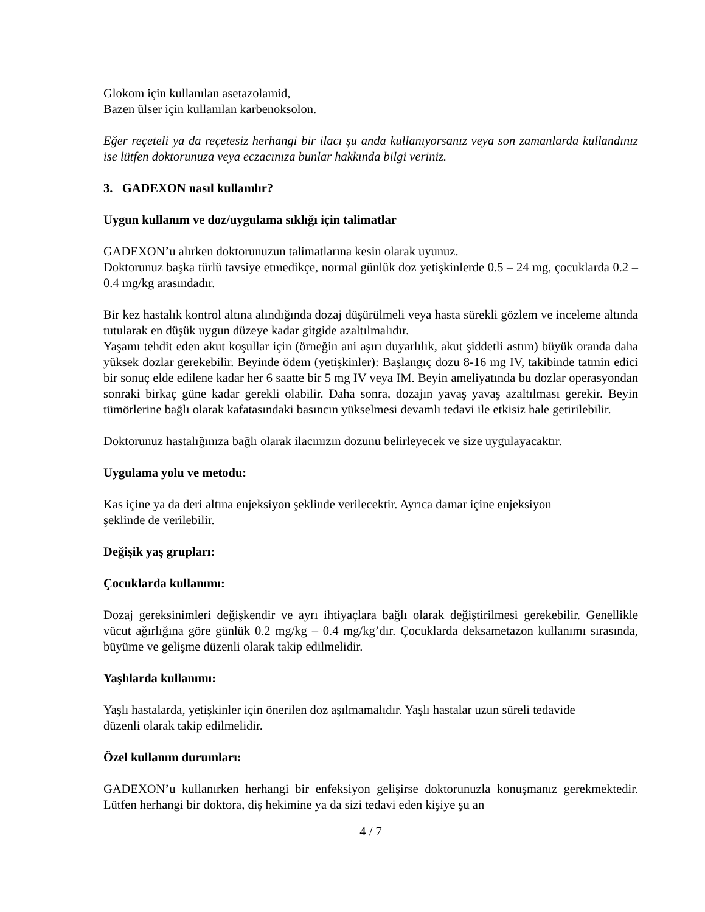Glokom için kullanılan asetazolamid,
Bazen ülser için kullanılan karbenoksolon.
Eğer reçeteli ya da reçetesiz herhangi bir ilacı şu anda kullanıyorsanız veya son zamanlarda kullandınız ise lütfen doktorunuza veya eczacınıza bunlar hakkında bilgi veriniz.
3. GADEXON nasıl kullanılır?
Uygun kullanım ve doz/uygulama sıklığı için talimatlar
GADEXON’u alırken doktorunuzun talimatlarına kesin olarak uyunuz.
Doktorunuz başka türlü tavsiye etmedikçe, normal günlük doz yetişkinlerde 0.5 – 24 mg, çocuklarda 0.2 – 0.4 mg/kg arasındadır.
Bir kez hastalık kontrol altına alındığında dozaj düşürülmeli veya hasta sürekli gözlem ve inceleme altında tutularak en düşük uygun düzeye kadar gitgide azaltılmalıdır.
Yaşamı tehdit eden akut koşullar için (örneğin ani aşırı duyarlılık, akut şiddetli astım) büyük oranda daha yüksek dozlar gerekebilir. Beyinde ödem (yetişkinler): Başlangıç dozu 8-16 mg IV, takibinde tatmin edici bir sonuç elde edilene kadar her 6 saatte bir 5 mg IV veya IM. Beyin ameliyatında bu dozlar operasyondan sonraki birkaç güne kadar gerekli olabilir. Daha sonra, dozajın yavaş yavaş azaltılması gerekir. Beyin tümörlerine bağlı olarak kafatasındaki basıncın yükselmesi devamlı tedavi ile etkisiz hale getirilebilir.
Doktorunuz hastalığınıza bağlı olarak ilacınızın dozunu belirleyecek ve size uygulayacaktır.
Uygulama yolu ve metodu:
Kas içine ya da deri altına enjeksiyon şeklinde verilecektir. Ayrıca damar içine enjeksiyon
şeklinde de verilebilir.
Değişik yaş grupları:
Çocuklarda kullanımı:
Dozaj gereksinimleri değişkendir ve ayrı ihtiyaçlara bağlı olarak değiştirilmesi gerekebilir. Genellikle vücut ağırlığına göre günlük 0.2 mg/kg – 0.4 mg/kg’dır. Çocuklarda deksametazon kullanımı sırasında, büyüme ve gelişme düzenli olarak takip edilmelidir.
Yaşlılarda kullanımı:
Yaşlı hastalarda, yetişkinler için önerilen doz aşılmamalıdır. Yaşlı hastalar uzun süreli tedavide
düzenli olarak takip edilmelidir.
Özel kullanım durumları:
GADEXON’u kullanırken herhangi bir enfeksiyon gelişirse doktorunuzla konuşmanız gerekmektedir. Lütfen herhangi bir doktora, diş hekimine ya da sizi tedavi eden kişiye şu an
4 / 7